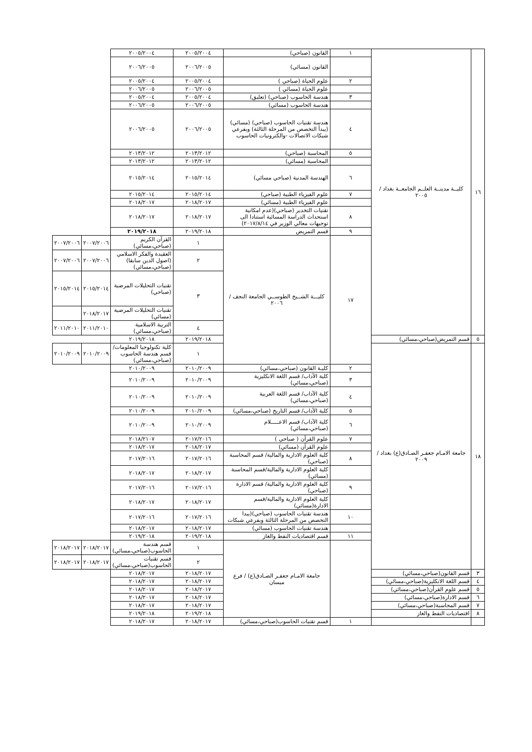| ١٦ | كليــة مدينــة العلــم الجامعــة بغداد / ٢٠٠٥ | ١ | القانون (صباحي) | ٢٠٠٥/٢٠٠٤ | ٢٠٠٥/٢٠٠٤ | | |
| | | | القانون (مسائي) | ٢٠٠٦/٢٠٠٥ | ٢٠٠٦/٢٠٠٥ | | |
| | | ٢ | علوم الحياة (صباحي ) | ٢٠٠٥/٢٠٠٤ | ٢٠٠٥/٢٠٠٤ | | |
| | | | علوم الحياة (مسائي ) | ٢٠٠٦/٢٠٠٥ | ٢٠٠٦/٢٠٠٥ | | |
| | | ٣ | هندسة الحاسوب (صباحي) (تعليق) | ٢٠٠٥/٢٠٠٤ | ٢٠٠٥/٢٠٠٤ | | |
| | | | هندسة الحاسوب (مسائي) | ٢٠٠٦/٢٠٠٥ | ٢٠٠٦/٢٠٠٥ | | |
| | | ٤ | هندسة تقنيات الحاسوب (صباحي) (مسائي) (يبدأ التخصص من المرحلة الثالثة) وبفرعي شبكات الاتصالات -والكترونيات الحاسوب | ٢٠٠٦/٢٠٠٥ | ٢٠٠٦/٢٠٠٥ | | |
| | | ٥ | المحاسبة (صباحي) | ٢٠١٣/٢٠١٢ | ٢٠١٣/٢٠١٢ | | |
| | | | المحاسبة (مسائي) | ٢٠١٣/٢٠١٢ | ٢٠١٣/٢٠١٢ | | |
| | | ٦ | الهندسة المدنية (صباحي مسائي) | ٢٠١٥/٢٠١٤ | ٢٠١٥/٢٠١٤ | | |
| | | ٧ | علوم الفيزياء الطبية (صباحي) | ٢٠١٥/٢٠١٤ | ٢٠١٥/٢٠١٤ | | |
| | | | علوم الفيزياء الطبية (مسائي) | ٢٠١٨/٢٠١٧ | ٢٠١٨/٢٠١٧ | | |
| | | ٨ | تقنيات التخدير (صباحي)(عدم امكانية استحداث الدراسة المسائية استنادا الى توجيهات معالي الوزير في ٢٠١٧/٨/١٤) | ٢٠١٨/٢٠١٧ | ٢٠١٨/٢٠١٧ | | |
| | | ٩ | قسم التمريض | ٢٠١٩/٢٠١٨ | ٢٠١٩/٢٠١٨ | | |
| | | ١٧ | كليـــة الشــيخ الطوســي الجامعة النجف / ٢٠٠٦ | ١ | القرآن الكريم (صباحي،مسائي) | ٢٠٠٧/٢٠٠٦ | ٢٠٠٧/٢٠٠٦ |
| | | | | ٢ | العقيدة والفكر الاسلامي (اصول الدين سابقا)(صباحي،مسائي) | ٢٠٠٧/٢٠٠٦ | ٢٠٠٧/٢٠٠٦ |
| | | | | ٣ | تقنيات التحليلات المرضية (صباحي) | ٢٠١٥/٢٠١٤ | ٢٠١٥/٢٠١٤ |
| | | | | | تقنيات التحليلات المرضية (مسائي) | ٢٠١٨/٢٠١٧ | |
| | | | | ٤ | التربية الاسلامية (صباحي،مسائي) | ٢٠١١/٢٠١٠ | ٢٠١١/٢٠١٠ |
| ٥ | قسم التمريض(صباحي،مسائي) | | | ٢٠١٩/٢٠١٨ | ٢٠١٩/٢٠١٨ | | |
| ١٨ | جامعة الامـام جعفـر الصـادق(ع) بغداد / ٢٠٠٩ | | | ١ | كلية تكنولوجيا المعلومات/ قسم هندسة الحاسوب (صباحي،مسائي) | ٢٠١٠/٢٠٠٩ | ٢٠١٠/٢٠٠٩ |
| | | ٢ | كليـة القانون (صباحي،مسائي) | ٢٠١٠/٢٠٠٩ | ٢٠١٠/٢٠٠٩ | | |
| | | ٣ | كلية الآداب/ قسم اللغة الانكليزية (صباحي،مسائي) | ٢٠١٠/٢٠٠٩ | ٢٠١٠/٢٠٠٩ | | |
| | | ٤ | كلية الآداب/ قسم اللغة العربية (صباحي،مسائي) | ٢٠١٠/٢٠٠٩ | ٢٠١٠/٢٠٠٩ | | |
| | | ٥ | كلية الآداب/ قسم التاريخ (صباحي،مسائي) | ٢٠١٠/٢٠٠٩ | ٢٠١٠/٢٠٠٩ | | |
| | | ٦ | كلية الآداب/ قسم الاعـــــلام (صباحي،مسائي) | ٢٠١٠/٢٠٠٩ | ٢٠١٠/٢٠٠٩ | | |
| | | ٧ | علوم القرآن ( صباحي ) | ٢٠١٧/٢٠١٦ | ٢٠١٨/٢١٠٧ | | |
| | | | علوم القرآن (مسائي) | ٢٠١٨/٢٠١٧ | ٢٠١٨/٢٠١٧ | | |
| | | ٨ | كلية العلوم الادارية والمالية/ قسم المحاسبة (صباحي) | ٢٠١٧/٢٠١٦ | ٢٠١٧/٢٠١٦ | | |
| | | | كلية العلوم الادارية والمالية/قسم المحاسبة (مسائي) | ٢٠١٨/٢٠١٧ | ٢٠١٨/٢٠١٧ | | |
| | | ٩ | كلية العلوم الادارية والمالية/ قسم الادارة (صباحي) | ٢٠١٧/٢٠١٦ | ٢٠١٧/٢٠١٦ | | |
| | | | كلية العلوم الادارية والمالية/قسم الادارة(مسائي) | ٢٠١٨/٢٠١٧ | ٢٠١٨/٢٠١٧ | | |
| | | ١٠ | هندسة تقنيات الحاسوب (صباحي)(يبدا التخصص من المرحلة الثالثة وبفرعي شبكات | ٢٠١٧/٢٠١٦ | ٢٠١٧/٢٠١٦ | | |
| | | | هندسة تقنيات الحاسوب (مسائي) | ٢٠١٨/٢٠١٧ | ٢٠١٨/٢٠١٧ | | |
| | | ١١ | قسم اقتصاديات النفط والغاز | ٢٠١٩/٢٠١٨ | ٢٠١٩/٢٠١٨ | | |
| | | | جامعة الامـام جعفـر الصـادق(ع) / فرع ميسان | ١ | قسم هندسة الحاسوب(صباحي،مسائي) | ٢٠١٨/٢٠١٧ | ٢٠١٨/٢٠١٧ |
| | | | | ٢ | قسم تقنيات الحاسوب(صباحي،مسائي) | ٢٠١٨/٢٠١٧ | ٢٠١٨/٢٠١٧ |
| ٣ | قسم القانون(صباحي،مسائي) | | | ٢٠١٨/٢٠١٧ | ٢٠١٨/٢٠١٧ | | |
| ٤ | قسم اللغة الانكليزية(صباحي،مسائي) | | | ٢٠١٨/٢٠١٧ | ٢٠١٨/٢٠١٧ | | |
| ٥ | قسم علوم القرأن(صباحي،مسائي) | | | ٢٠١٨/٢٠١٧ | ٢٠١٨/٢٠١٧ | | |
| ٦ | قسم الادارة(صباحي،مسائي) | | | ٢٠١٨/٢٠١٧ | ٢٠١٨/٢٠١٧ | | |
| ٧ | قسم المحاسبة(صباحي،مسائي) | | | ٢٠١٨/٢٠١٧ | ٢٠١٨/٢٠١٧ | | |
| ٨ | اقتصاديات النفط والغاز | | | ٢٠١٩/٢٠١٨ | ٢٠١٩/٢٠١٨ | | |
| | | ١ | قسم تقنيات الحاسوب(صباحي،مسائي) | ٢٠١٨/٢٠١٧ | ٢٠١٨/٢٠١٧ | | |